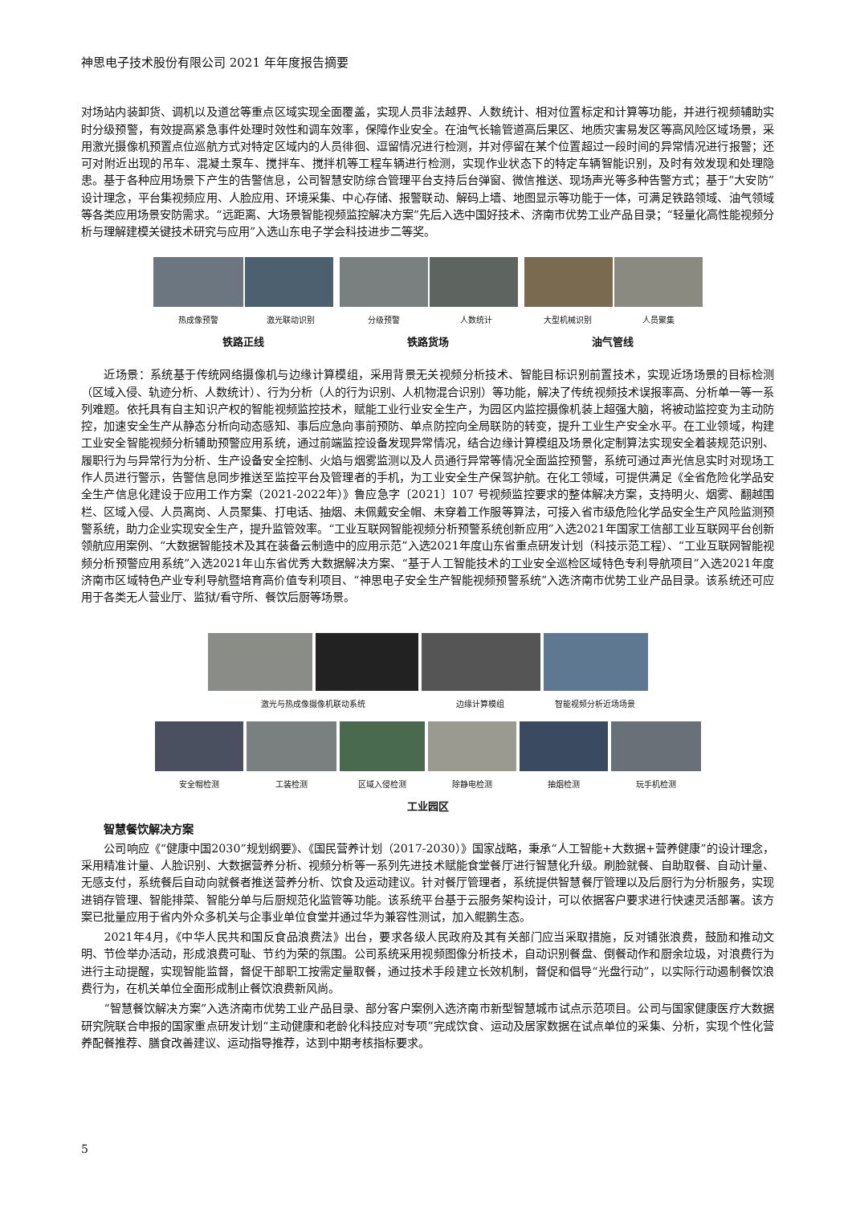神思电子技术股份有限公司 2021 年年度报告摘要
对场站内装卸货、调机以及道岔等重点区域实现全面覆盖，实现人员非法越界、人数统计、相对位置标定和计算等功能，并进行视频辅助实时分级预警，有效提高紧急事件处理时效性和调车效率，保障作业安全。在油气长输管道高后果区、地质灾害易发区等高风险区域场景，采用激光摄像机预置点位巡航方式对特定区域内的人员徘徊、逗留情况进行检测，并对停留在某个位置超过一段时间的异常情况进行报警；还可对附近出现的吊车、混凝土泵车、搅拌车、搅拌机等工程车辆进行检测，实现作业状态下的特定车辆智能识别，及时有效发现和处理隐患。基于各种应用场景下产生的告警信息，公司智慧安防综合管理平台支持后台弹窗、微信推送、现场声光等多种告警方式；基于“大安防”设计理念，平台集视频应用、人脸应用、环境采集、中心存储、报警联动、解码上墙、地图显示等功能于一体，可满足铁路领域、油气领域等各类应用场景安防需求。“远距离、大场景智能视频监控解决方案”先后入选中国好技术、济南市优势工业产品目录；“轻量化高性能视频分析与理解建模关键技术研究与应用”入选山东电子学会科技进步二等奖。
热成像预警 激光联动识别 分级预警 人数统计 大型机械识别 人员聚集
铁路正线 铁路货场 油气管线
近场景：系统基于传统网络摄像机与边缘计算模组，采用背景无关视频分析技术、智能目标识别前置技术，实现近场场景的目标检测（区域入侵、轨迹分析、人数统计）、行为分析（人的行为识别、人机物混合识别）等功能，解决了传统视频技术误报率高、分析单一等一系列难题。依托具有自主知识产权的智能视频监控技术，赋能工业行业安全生产，为园区内监控摄像机装上超强大脑，将被动监控变为主动防控，加速安全生产从静态分析向动态感知、事后应急向事前预防、单点防控向全局联防的转变，提升工业生产安全水平。在工业领域，构建工业安全智能视频分析辅助预警应用系统，通过前端监控设备发现异常情况，结合边缘计算模组及场景化定制算法实现安全着装规范识别、履职行为与异常行为分析、生产设备安全控制、火焰与烟雾监测以及人员通行异常等情况全面监控预警，系统可通过声光信息实时对现场工作人员进行警示，告警信息同步推送至监控平台及管理者的手机，为工业安全生产保驾护航。在化工领域，可提供满足《全省危险化学品安全生产信息化建设于应用工作方案（2021-2022年）》鲁应急字〔2021〕107 号视频监控要求的整体解决方案，支持明火、烟雾、翻越围栏、区域入侵、人员离岗、人员聚集、打电话、抽烟、未佩戴安全帽、未穿着工作服等算法，可接入省市级危险化学品安全生产风险监测预警系统，助力企业实现安全生产，提升监管效率。“工业互联网智能视频分析预警系统创新应用”入选2021年国家工信部工业互联网平台创新领航应用案例、“大数据智能技术及其在装备云制造中的应用示范”入选2021年度山东省重点研发计划（科技示范工程）、“工业互联网智能视频分析预警应用系统”入选2021年山东省优秀大数据解决方案、“基于人工智能技术的工业安全巡检区域特色专利导航项目”入选2021年度济南市区域特色产业专利导航暨培育高价值专利项目、“神思电子安全生产智能视频预警系统”入选济南市优势工业产品目录。该系统还可应用于各类无人营业厅、监狱/看守所、餐饮后厨等场景。
激光与热成像摄像机联动系统 边缘计算模组 智能视频分析近场场景
安全帽检测 工装检测 区域入侵检测 除静电检测 抽烟检测 玩手机检测
工业园区
智慧餐饮解决方案
公司响应《“健康中国2030”规划纲要》、《国民营养计划（2017-2030）》国家战略，秉承“人工智能+大数据+营养健康”的设计理念，采用精准计量、人脸识别、大数据营养分析、视频分析等一系列先进技术赋能食堂餐厅进行智慧化升级。刷脸就餐、自助取餐、自动计量、无感支付，系统餐后自动向就餐者推送营养分析、饮食及运动建议。针对餐厅管理者，系统提供智慧餐厅管理以及后厨行为分析服务，实现进销存管理、智能排菜、智能分单与后厨规范化监管等功能。该系统平台基于云服务架构设计，可以依据客户要求进行快速灵活部署。该方案已批量应用于省内外众多机关与企事业单位食堂并通过华为兼容性测试，加入鲲鹏生态。
2021年4月，《中华人民共和国反食品浪费法》出台，要求各级人民政府及其有关部门应当采取措施，反对铺张浪费，鼓励和推动文明、节俭举办活动，形成浪费可耻、节约为荣的氛围。公司系统采用视频图像分析技术，自动识别餐盘、倒餐动作和厨余垃圾，对浪费行为进行主动提醒，实现智能监督，督促干部职工按需定量取餐，通过技术手段建立长效机制，督促和倡导“光盘行动”，以实际行动遏制餐饮浪费行为，在机关单位全面形成制止餐饮浪费新风尚。
“智慧餐饮解决方案”入选济南市优势工业产品目录、部分客户案例入选济南市新型智慧城市试点示范项目。公司与国家健康医疗大数据研究院联合申报的国家重点研发计划“主动健康和老龄化科技应对专项”完成饮食、运动及居家数据在试点单位的采集、分析，实现个性化营养配餐推荐、膳食改善建议、运动指导推荐，达到中期考核指标要求。
5